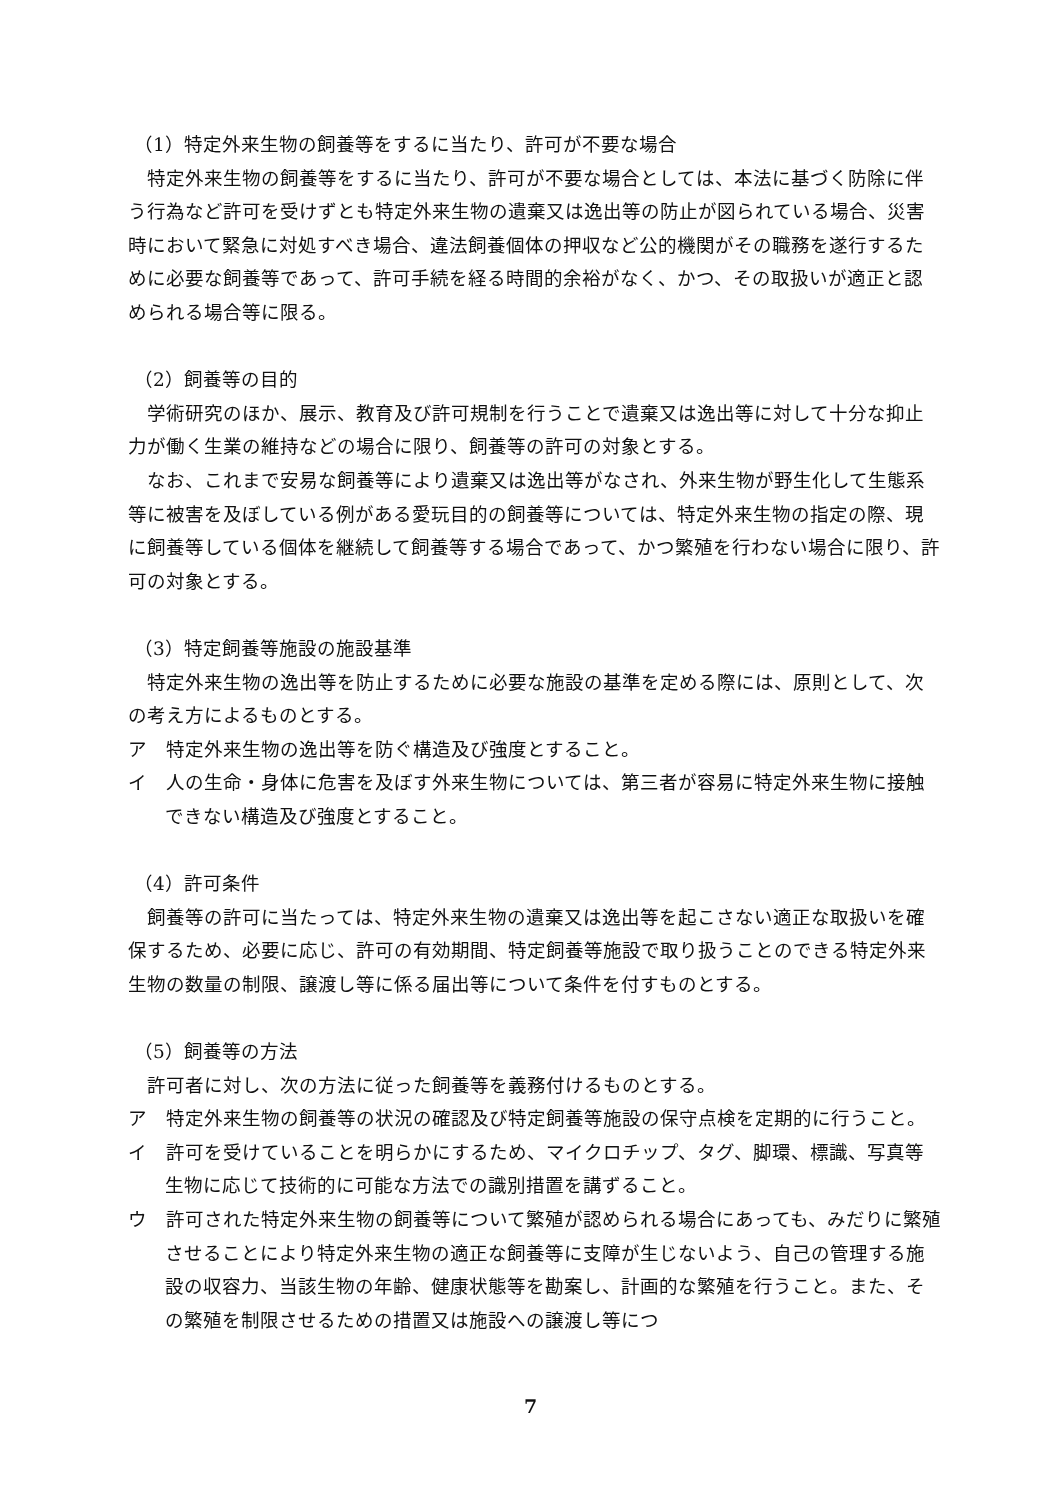（1）特定外来生物の飼養等をするに当たり、許可が不要な場合
特定外来生物の飼養等をするに当たり、許可が不要な場合としては、本法に基づく防除に伴う行為など許可を受けずとも特定外来生物の遺棄又は逸出等の防止が図られている場合、災害時において緊急に対処すべき場合、違法飼養個体の押収など公的機関がその職務を遂行するために必要な飼養等であって、許可手続を経る時間的余裕がなく、かつ、その取扱いが適正と認められる場合等に限る。
（2）飼養等の目的
学術研究のほか、展示、教育及び許可規制を行うことで遺棄又は逸出等に対して十分な抑止力が働く生業の維持などの場合に限り、飼養等の許可の対象とする。
なお、これまで安易な飼養等により遺棄又は逸出等がなされ、外来生物が野生化して生態系等に被害を及ぼしている例がある愛玩目的の飼養等については、特定外来生物の指定の際、現に飼養等している個体を継続して飼養等する場合であって、かつ繁殖を行わない場合に限り、許可の対象とする。
（3）特定飼養等施設の施設基準
特定外来生物の逸出等を防止するために必要な施設の基準を定める際には、原則として、次の考え方によるものとする。
ア　特定外来生物の逸出等を防ぐ構造及び強度とすること。
イ　人の生命・身体に危害を及ぼす外来生物については、第三者が容易に特定外来生物に接触できない構造及び強度とすること。
（4）許可条件
飼養等の許可に当たっては、特定外来生物の遺棄又は逸出等を起こさない適正な取扱いを確保するため、必要に応じ、許可の有効期間、特定飼養等施設で取り扱うことのできる特定外来生物の数量の制限、譲渡し等に係る届出等について条件を付すものとする。
（5）飼養等の方法
許可者に対し、次の方法に従った飼養等を義務付けるものとする。
ア　特定外来生物の飼養等の状況の確認及び特定飼養等施設の保守点検を定期的に行うこと。
イ　許可を受けていることを明らかにするため、マイクロチップ、タグ、脚環、標識、写真等生物に応じて技術的に可能な方法での識別措置を講ずること。
ウ　許可された特定外来生物の飼養等について繁殖が認められる場合にあっても、みだりに繁殖させることにより特定外来生物の適正な飼養等に支障が生じないよう、自己の管理する施設の収容力、当該生物の年齢、健康状態等を勘案し、計画的な繁殖を行うこと。また、その繁殖を制限させるための措置又は施設への譲渡し等につ
7